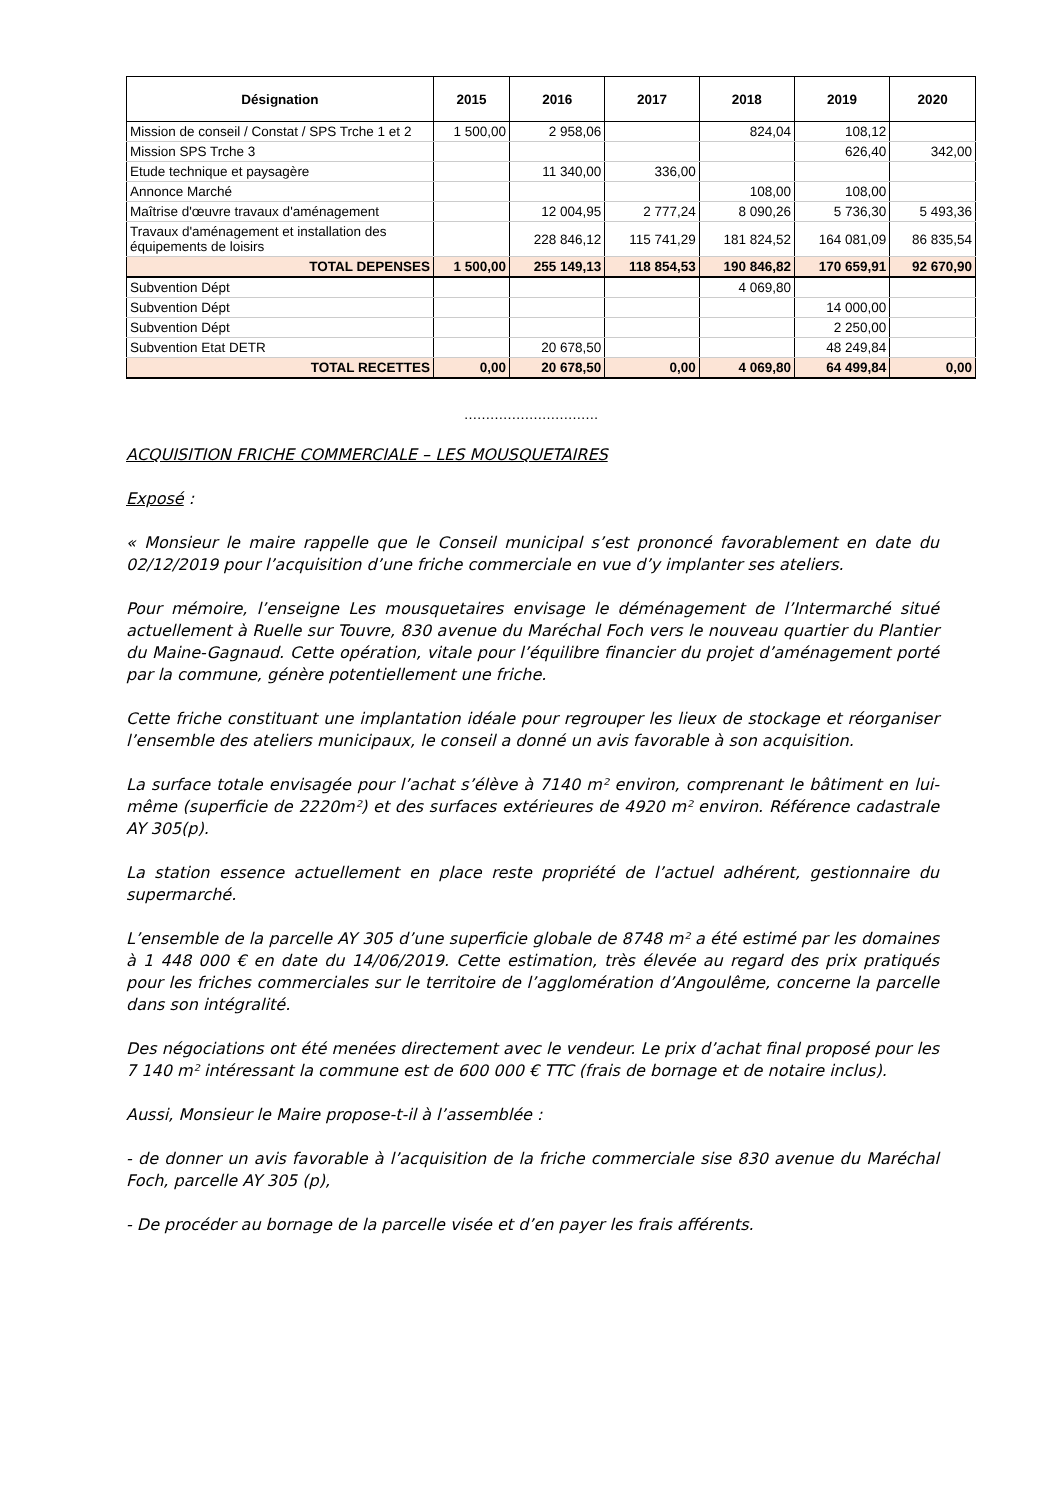| Désignation | 2015 | 2016 | 2017 | 2018 | 2019 | 2020 |
| --- | --- | --- | --- | --- | --- | --- |
| Mission de conseil / Constat / SPS Trche 1 et 2 | 1 500,00 | 2 958,06 | | 824,04 | 108,12 | |
| Mission SPS Trche 3 | | | | | 626,40 | 342,00 |
| Etude technique et paysagère | | 11 340,00 | 336,00 | | | |
| Annonce Marché | | | | 108,00 | 108,00 | |
| Maîtrise d'œuvre travaux d'aménagement | | 12 004,95 | 2 777,24 | 8 090,26 | 5 736,30 | 5 493,36 |
| Travaux d'aménagement et installation des équipements de loisirs | | 228 846,12 | 115 741,29 | 181 824,52 | 164 081,09 | 86 835,54 |
| TOTAL DEPENSES | 1 500,00 | 255 149,13 | 118 854,53 | 190 846,82 | 170 659,91 | 92 670,90 |
| Subvention Dépt | | | | 4 069,80 | | |
| Subvention Dépt | | | | | 14 000,00 | |
| Subvention Dépt | | | | | 2 250,00 | |
| Subvention Etat DETR | | 20 678,50 | | | 48 249,84 | |
| TOTAL RECETTES | 0,00 | 20 678,50 | 0,00 | 4 069,80 | 64 499,84 | 0,00 |
………………………….
ACQUISITION FRICHE COMMERCIALE – LES MOUSQUETAIRES
Exposé :
« Monsieur le maire rappelle que le Conseil municipal s’est prononcé favorablement en date du 02/12/2019 pour l’acquisition d’une friche commerciale en vue d’y implanter ses ateliers.
Pour mémoire, l’enseigne Les mousquetaires envisage le déménagement de l’Intermarché situé actuellement à Ruelle sur Touvre, 830 avenue du Maréchal Foch vers le nouveau quartier du Plantier du Maine-Gagnaud. Cette opération, vitale pour l’équilibre financier du projet d’aménagement porté par la commune, génère potentiellement une friche.
Cette friche constituant une implantation idéale pour regrouper les lieux de stockage et réorganiser l’ensemble des ateliers municipaux, le conseil a donné un avis favorable à son acquisition.
La surface totale envisagée pour l’achat s’élève à 7140 m² environ, comprenant le bâtiment en lui-même (superficie de 2220m²) et des surfaces extérieures de 4920 m² environ. Référence cadastrale AY 305(p).
La station essence actuellement en place reste propriété de l’actuel adhérent, gestionnaire du supermarché.
L’ensemble de la parcelle AY 305 d’une superficie globale de 8748 m² a été estimé par les domaines à 1 448 000 € en date du 14/06/2019. Cette estimation, très élevée au regard des prix pratiqués pour les friches commerciales sur le territoire de l’agglomération d’Angoulême, concerne la parcelle dans son intégralité.
Des négociations ont été menées directement avec le vendeur. Le prix d’achat final proposé pour les 7 140 m² intéressant la commune est de 600 000 € TTC (frais de bornage et de notaire inclus).
Aussi, Monsieur le Maire propose-t-il à l’assemblée :
- de donner un avis favorable à l’acquisition de la friche commerciale sise 830 avenue du Maréchal Foch, parcelle AY 305 (p),
- De procéder au bornage de la parcelle visée et d’en payer les frais afférents.